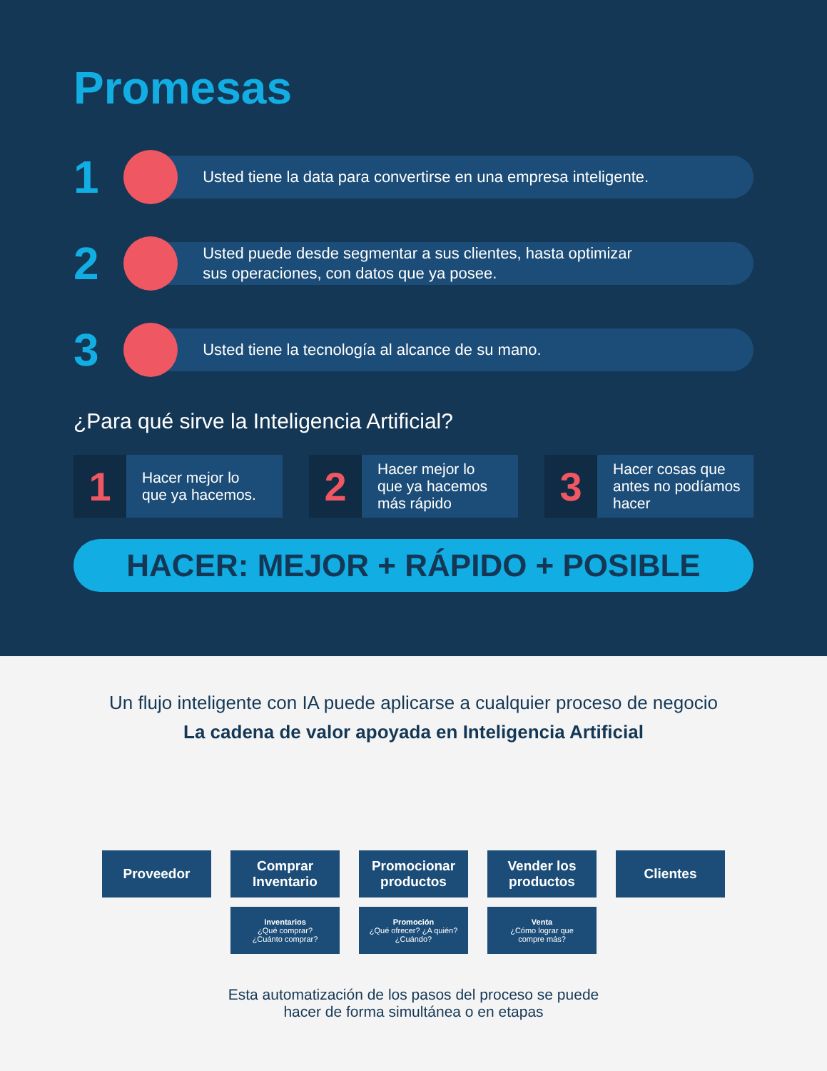Promesas
1
Usted tiene la data para convertirse en una empresa inteligente.
2
Usted puede desde segmentar a sus clientes, hasta optimizar
sus operaciones, con datos que ya posee.
3
Usted tiene la tecnología al alcance de su mano.
¿Para qué sirve la Inteligencia Artificial?
1
Hacer mejor lo
que ya hacemos.
2
Hacer mejor lo
que ya hacemos
más rápido
3
Hacer cosas que
antes no podíamos
hacer
HACER: MEJOR + RÁPIDO + POSIBLE
Un flujo inteligente con IA puede aplicarse a cualquier proceso de negocio
La cadena de valor apoyada en Inteligencia Artificial
Proveedor Comprar
Inventario
Inventarios
¿Qué comprar?
¿Cuánto comprar?
Promocionar
productos
Promoción
¿Qué ofrecer? ¿A quién?
¿Cuándo?
Vender los
productos
Venta
¿Cómo lograr que
compre más?
Clientes
Esta automatización de los pasos del proceso se puede
hacer de forma simultánea o en etapas